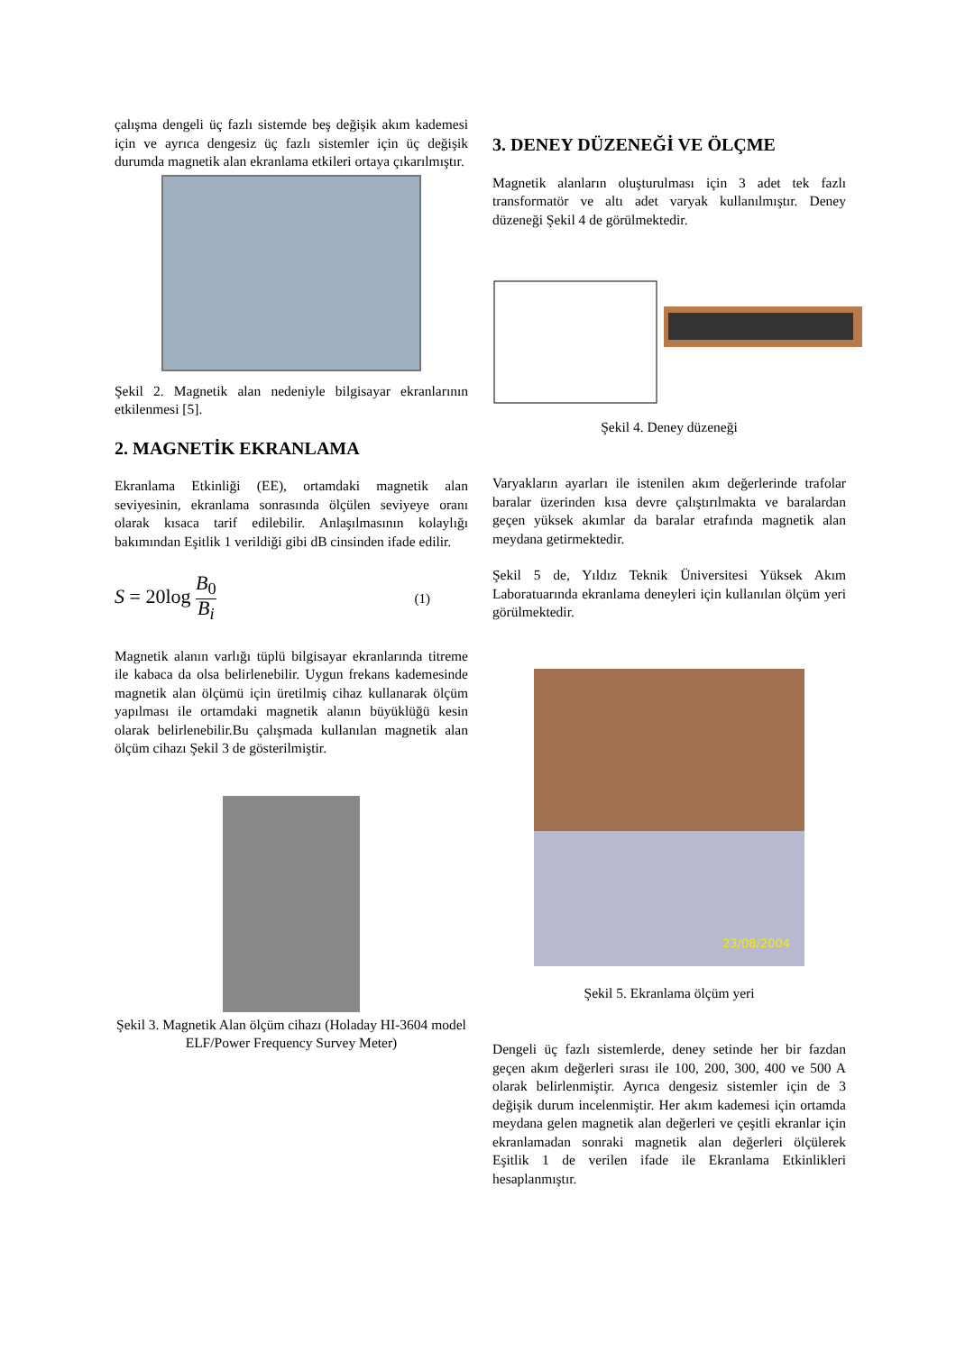çalışma dengeli üç fazlı sistemde beş değişik akım kademesi için ve ayrıca dengesiz üç fazlı sistemler için üç değişik durumda magnetik alan ekranlama etkileri ortaya çıkarılmıştır.
Şekil 2. Magnetik alan nedeniyle bilgisayar ekranlarının etkilenmesi [5].
2. MAGNETİK EKRANLAMA
Ekranlama Etkinliği (EE), ortamdaki magnetik alan seviyesinin, ekranlama sonrasında ölçülen seviyeye oranı olarak kısaca tarif edilebilir. Anlaşılmasının kolaylığı bakımından Eşitlik 1 verildiği gibi dB cinsinden ifade edilir.
S = 20log B<sub>0</sub> B<sub>i</sub> (1)
Magnetik alanın varlığı tüplü bilgisayar ekranlarında titreme ile kabaca da olsa belirlenebilir. Uygun frekans kademesinde magnetik alan ölçümü için üretilmiş cihaz kullanarak ölçüm yapılması ile ortamdaki magnetik alanın büyüklüğü kesin olarak belirlenebilir.Bu çalışmada kullanılan magnetik alan ölçüm cihazı Şekil 3 de gösterilmiştir.
Şekil 3. Magnetik Alan ölçüm cihazı (Holaday HI-3604 model ELF/Power Frequency Survey Meter)
3. DENEY DÜZENEĞİ VE ÖLÇME
Magnetik alanların oluşturulması için 3 adet tek fazlı transformatör ve altı adet varyak kullanılmıştır. Deney düzeneği Şekil 4 de görülmektedir.
Şekil 4. Deney düzeneği
Varyakların ayarları ile istenilen akım değerlerinde trafolar baralar üzerinden kısa devre çalıştırılmakta ve baralardan geçen yüksek akımlar da baralar etrafında magnetik alan meydana getirmektedir.
Şekil 5 de, Yıldız Teknik Üniversitesi Yüksek Akım Laboratuarında ekranlama deneyleri için kullanılan ölçüm yeri görülmektedir.
23/08/2004
Şekil 5. Ekranlama ölçüm yeri
Dengeli üç fazlı sistemlerde, deney setinde her bir fazdan geçen akım değerleri sırası ile 100, 200, 300, 400 ve 500 A olarak belirlenmiştir. Ayrıca dengesiz sistemler için de 3 değişik durum incelenmiştir. Her akım kademesi için ortamda meydana gelen magnetik alan değerleri ve çeşitli ekranlar için ekranlamadan sonraki magnetik alan değerleri ölçülerek Eşitlik 1 de verilen ifade ile Ekranlama Etkinlikleri hesaplanmıştır.